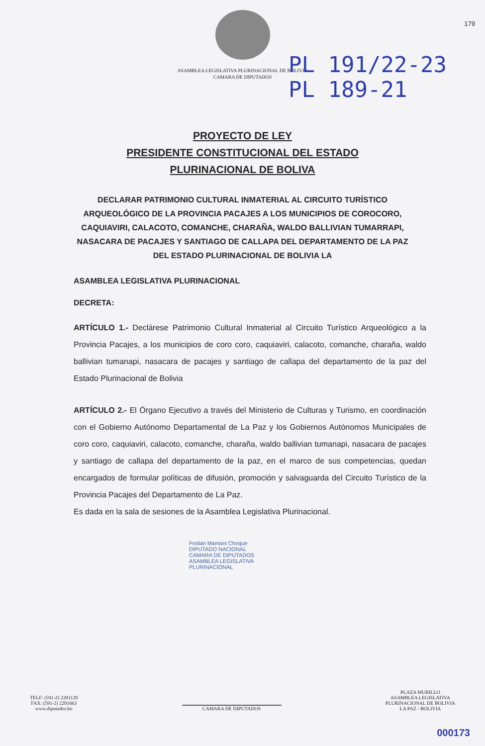179
ASAMBLEA LEGISLATIVA PLURINACIONAL DE BOLIVIA
CAMARA DE DIPUTADOS
PL 191/22-23
PL 189-21
PROYECTO DE LEY
PRESIDENTE CONSTITUCIONAL DEL ESTADO
PLURINACIONAL DE BOLIVA
DECLARAR PATRIMONIO CULTURAL INMATERIAL AL CIRCUITO TURÍSTICO ARQUEOLÓGICO DE LA PROVINCIA PACAJES A LOS MUNICIPIOS DE COROCORO, CAQUIAVIRI, CALACOTO, COMANCHE, CHARAÑA, WALDO BALLIVIAN TUMARRAPI, NASACARA DE PACAJES Y SANTIAGO DE CALLAPA DEL DEPARTAMENTO DE LA PAZ DEL ESTADO PLURINACIONAL DE BOLIVIA LA
ASAMBLEA LEGISLATIVA PLURINACIONAL
DECRETA:
ARTÍCULO 1.- Declárese Patrimonio Cultural Inmaterial al Circuito Turístico Arqueológico a la Provincia Pacajes, a los municipios de coro coro, caquiaviri, calacoto, comanche, charaña, waldo ballivian tumanapi, nasacara de pacajes y santiago de callapa del departamento de la paz del Estado Plurinacional de Bolivia
ARTÍCULO 2.- El Órgano Ejecutivo a través del Ministerio de Culturas y Turismo, en coordinación con el Gobierno Autónomo Departamental de La Paz y los Gobiernos Autónomos Municipales de coro coro, caquiaviri, calacoto, comanche, charaña, waldo ballivian tumanapi, nasacara de pacajes y santiago de callapa del departamento de la paz, en el marco de sus competencias, quedan encargados de formular políticas de difusión, promoción y salvaguarda del Circuito Turístico de la Provincia Pacajes del Departamento de La Paz.
Es dada en la sala de sesiones de la Asamblea Legislativa Plurinacional.
Froilan Mamani Choque
DIPUTADO NACIONAL
CAMARA DE DIPUTADOS
ASAMBLEA LEGISLATIVA PLURINACIONAL
TELF: (591-2) 2201120
FAX: (591-2) 2201663
www.diputados.bo
CAMARA DE DIPUTADOS
PLAZA MURILLO
ASAMBLEA LEGISLATIVA
PLURINACIONAL DE BOLIVIA
LA PAZ - BOLIVIA
000173